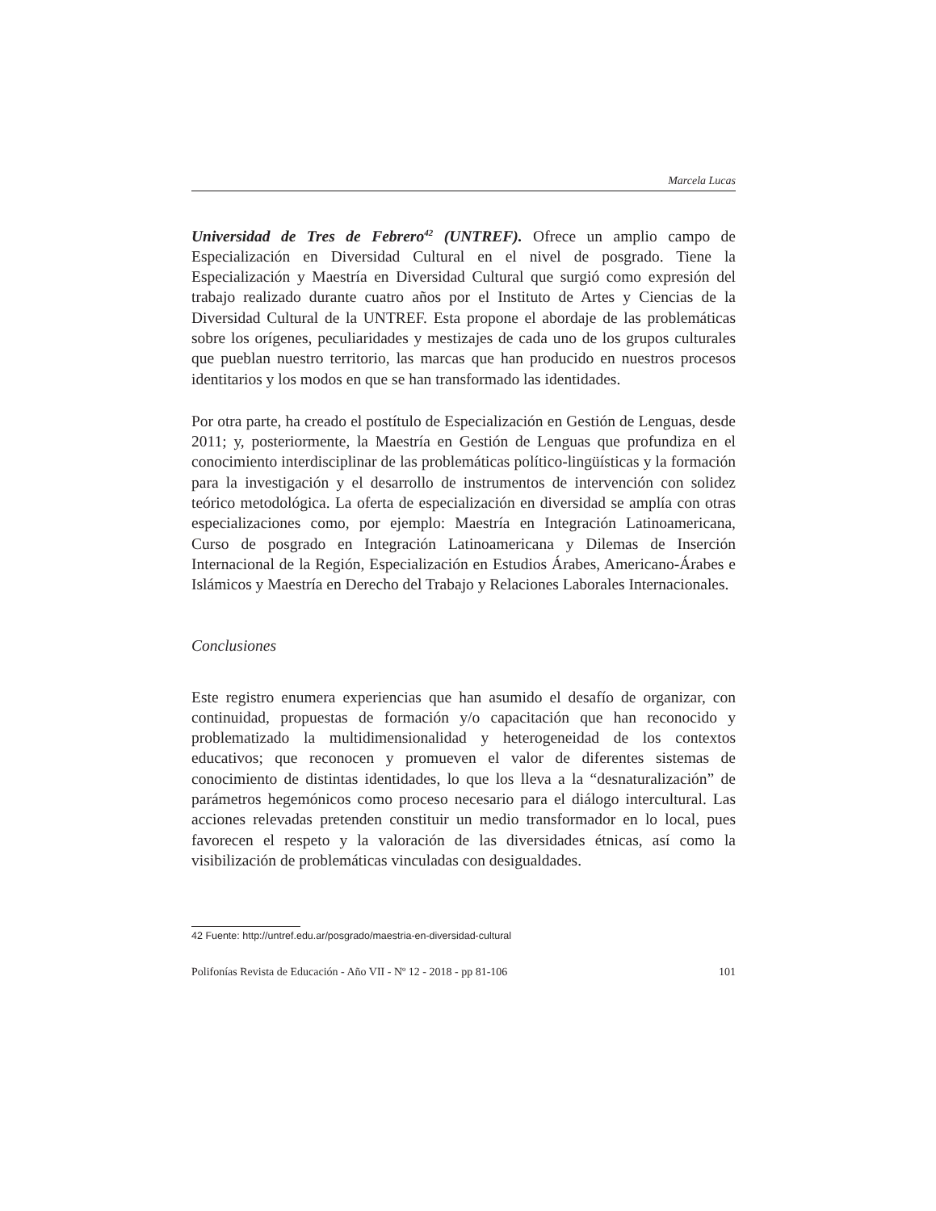Marcela Lucas
Universidad de Tres de Febrero<sup>42</sup> (UNTREF). Ofrece un amplio campo de Especialización en Diversidad Cultural en el nivel de posgrado. Tiene la Especialización y Maestría en Diversidad Cultural que surgió como expresión del trabajo realizado durante cuatro años por el Instituto de Artes y Ciencias de la Diversidad Cultural de la UNTREF. Esta propone el abordaje de las problemáticas sobre los orígenes, peculiaridades y mestizajes de cada uno de los grupos culturales que pueblan nuestro territorio, las marcas que han producido en nuestros procesos identitarios y los modos en que se han transformado las identidades.
Por otra parte, ha creado el postítulo de Especialización en Gestión de Lenguas, desde 2011; y, posteriormente, la Maestría en Gestión de Lenguas que profundiza en el conocimiento interdisciplinar de las problemáticas político-lingüísticas y la formación para la investigación y el desarrollo de instrumentos de intervención con solidez teórico metodológica. La oferta de especialización en diversidad se amplía con otras especializaciones como, por ejemplo: Maestría en Integración Latinoamericana, Curso de posgrado en Integración Latinoamericana y Dilemas de Inserción Internacional de la Región, Especialización en Estudios Árabes, Americano-Árabes e Islámicos y Maestría en Derecho del Trabajo y Relaciones Laborales Internacionales.
Conclusiones
Este registro enumera experiencias que han asumido el desafío de organizar, con continuidad, propuestas de formación y/o capacitación que han reconocido y problematizado la multidimensionalidad y heterogeneidad de los contextos educativos; que reconocen y promueven el valor de diferentes sistemas de conocimiento de distintas identidades, lo que los lleva a la “desnaturalización” de parámetros hegemónicos como proceso necesario para el diálogo intercultural. Las acciones relevadas pretenden constituir un medio transformador en lo local, pues favorecen el respeto y la valoración de las diversidades étnicas, así como la visibilización de problemáticas vinculadas con desigualdades.
42 Fuente: http://untref.edu.ar/posgrado/maestria-en-diversidad-cultural
Polifonías Revista de Educación - Año VII - Nº 12 - 2018 - pp 81-106 101